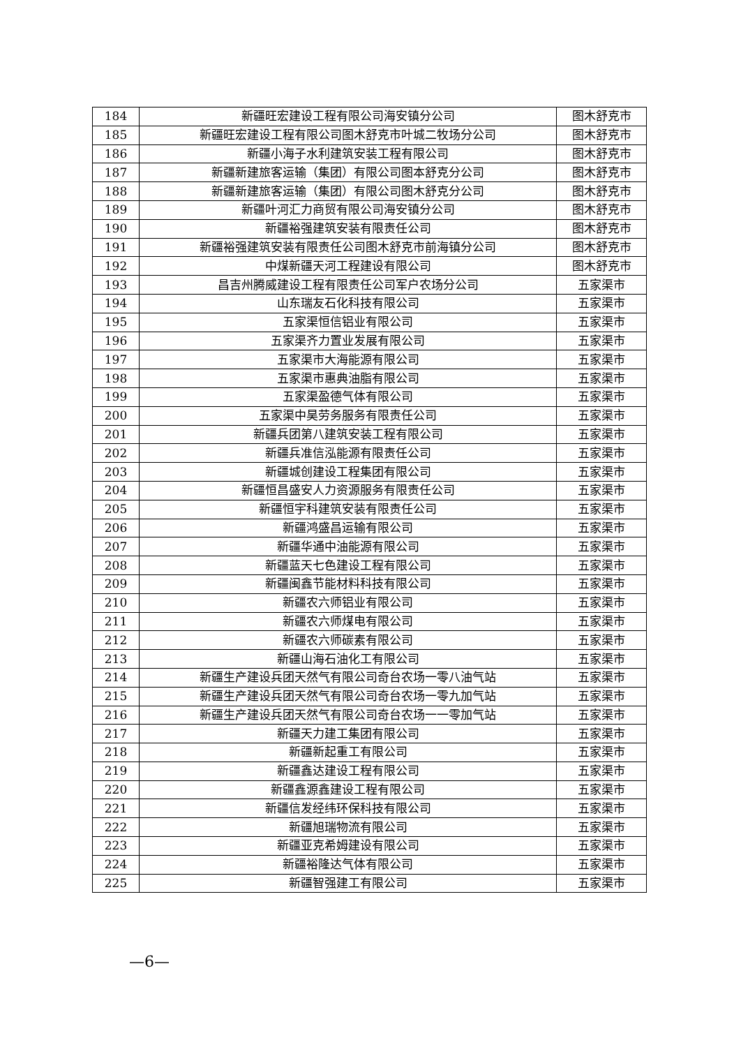| 184 | 新疆旺宏建设工程有限公司海安镇分公司 | 图木舒克市 |
| 185 | 新疆旺宏建设工程有限公司图木舒克市叶城二牧场分公司 | 图木舒克市 |
| 186 | 新疆小海子水利建筑安装工程有限公司 | 图木舒克市 |
| 187 | 新疆新建旅客运输（集团）有限公司图本舒克分公司 | 图木舒克市 |
| 188 | 新疆新建旅客运输（集团）有限公司图木舒克分公司 | 图木舒克市 |
| 189 | 新疆叶河汇力商贸有限公司海安镇分公司 | 图木舒克市 |
| 190 | 新疆裕强建筑安装有限责任公司 | 图木舒克市 |
| 191 | 新疆裕强建筑安装有限责任公司图木舒克市前海镇分公司 | 图木舒克市 |
| 192 | 中煤新疆天河工程建设有限公司 | 图木舒克市 |
| 193 | 昌吉州腾威建设工程有限责任公司军户农场分公司 | 五家渠市 |
| 194 | 山东瑞友石化科技有限公司 | 五家渠市 |
| 195 | 五家渠恒信铝业有限公司 | 五家渠市 |
| 196 | 五家渠齐力置业发展有限公司 | 五家渠市 |
| 197 | 五家渠市大海能源有限公司 | 五家渠市 |
| 198 | 五家渠市惠典油脂有限公司 | 五家渠市 |
| 199 | 五家渠盈德气体有限公司 | 五家渠市 |
| 200 | 五家渠中昊劳务服务有限责任公司 | 五家渠市 |
| 201 | 新疆兵团第八建筑安装工程有限公司 | 五家渠市 |
| 202 | 新疆兵准信泓能源有限责任公司 | 五家渠市 |
| 203 | 新疆城创建设工程集团有限公司 | 五家渠市 |
| 204 | 新疆恒昌盛安人力资源服务有限责任公司 | 五家渠市 |
| 205 | 新疆恒宇科建筑安装有限责任公司 | 五家渠市 |
| 206 | 新疆鸿盛昌运输有限公司 | 五家渠市 |
| 207 | 新疆华通中油能源有限公司 | 五家渠市 |
| 208 | 新疆蓝天七色建设工程有限公司 | 五家渠市 |
| 209 | 新疆闽鑫节能材料科技有限公司 | 五家渠市 |
| 210 | 新疆农六师铝业有限公司 | 五家渠市 |
| 211 | 新疆农六师煤电有限公司 | 五家渠市 |
| 212 | 新疆农六师碳素有限公司 | 五家渠市 |
| 213 | 新疆山海石油化工有限公司 | 五家渠市 |
| 214 | 新疆生产建设兵团天然气有限公司奇台农场一零八油气站 | 五家渠市 |
| 215 | 新疆生产建设兵团天然气有限公司奇台农场一零九加气站 | 五家渠市 |
| 216 | 新疆生产建设兵团天然气有限公司奇台农场一一零加气站 | 五家渠市 |
| 217 | 新疆天力建工集团有限公司 | 五家渠市 |
| 218 | 新疆新起重工有限公司 | 五家渠市 |
| 219 | 新疆鑫达建设工程有限公司 | 五家渠市 |
| 220 | 新疆鑫源鑫建设工程有限公司 | 五家渠市 |
| 221 | 新疆信发经纬环保科技有限公司 | 五家渠市 |
| 222 | 新疆旭瑞物流有限公司 | 五家渠市 |
| 223 | 新疆亚克希姆建设有限公司 | 五家渠市 |
| 224 | 新疆裕隆达气体有限公司 | 五家渠市 |
| 225 | 新疆智强建工有限公司 | 五家渠市 |
—6—